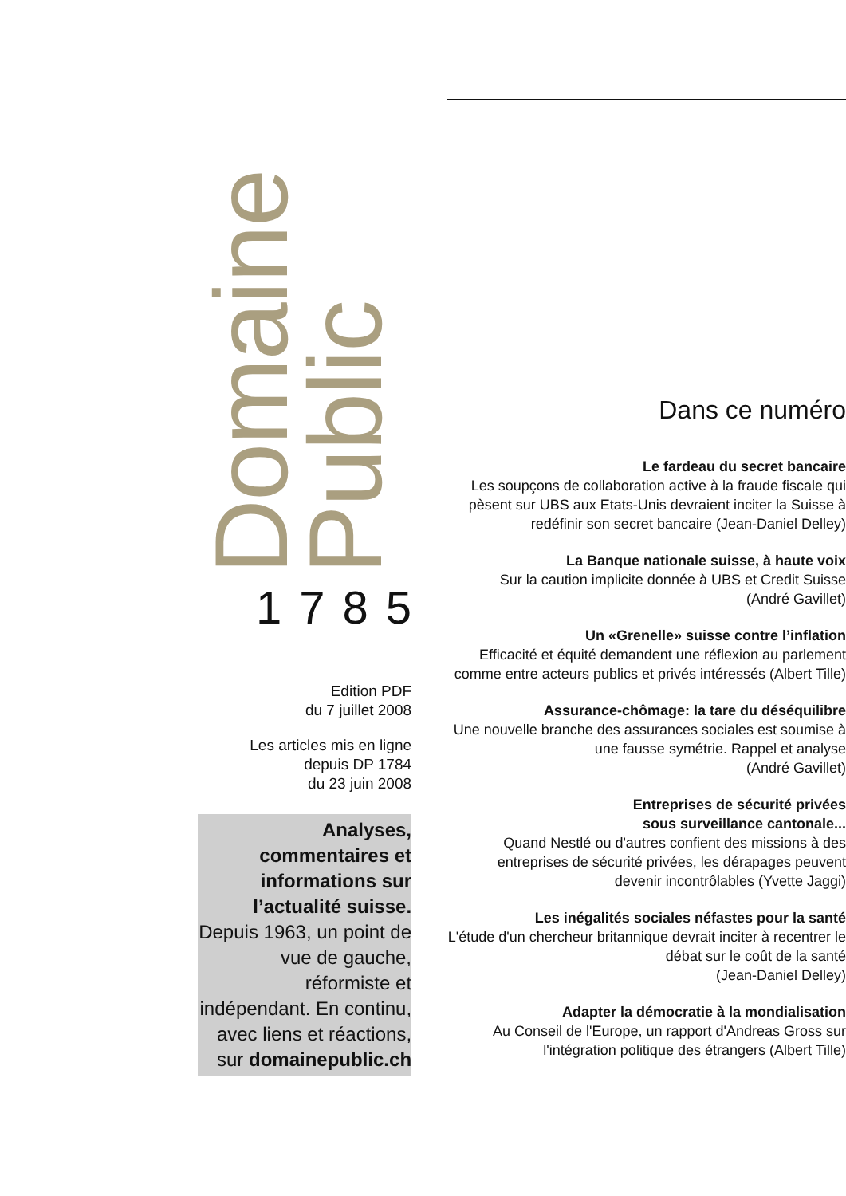Domaine
Public
1785
Edition PDF
du 7 juillet 2008
Les articles mis en ligne
depuis DP 1784
du 23 juin 2008
Analyses, commentaires et informations sur l’actualité suisse. Depuis 1963, un point de vue de gauche, réformiste et indépendant. En continu, avec liens et réactions, sur domainepublic.ch
Dans ce numéro
Le fardeau du secret bancaire
Les soupçons de collaboration active à la fraude fiscale qui pèsent sur UBS aux Etats-Unis devraient inciter la Suisse à redéfinir son secret bancaire (Jean-Daniel Delley)
La Banque nationale suisse, à haute voix
Sur la caution implicite donnée à UBS et Credit Suisse
(André Gavillet)
Un «Grenelle» suisse contre l’inflation
Efficacité et équité demandent une réflexion au parlement comme entre acteurs publics et privés intéressés (Albert Tille)
Assurance-chômage: la tare du déséquilibre
Une nouvelle branche des assurances sociales est soumise à une fausse symétrie. Rappel et analyse
(André Gavillet)
Entreprises de sécurité privées
sous surveillance cantonale...
Quand Nestlé ou d'autres confient des missions à des entreprises de sécurité privées, les dérapages peuvent devenir incontrôlables (Yvette Jaggi)
Les inégalités sociales néfastes pour la santé
L'étude d'un chercheur britannique devrait inciter à recentrer le débat sur le coût de la santé
(Jean-Daniel Delley)
Adapter la démocratie à la mondialisation
Au Conseil de l'Europe, un rapport d'Andreas Gross sur l'intégration politique des étrangers (Albert Tille)